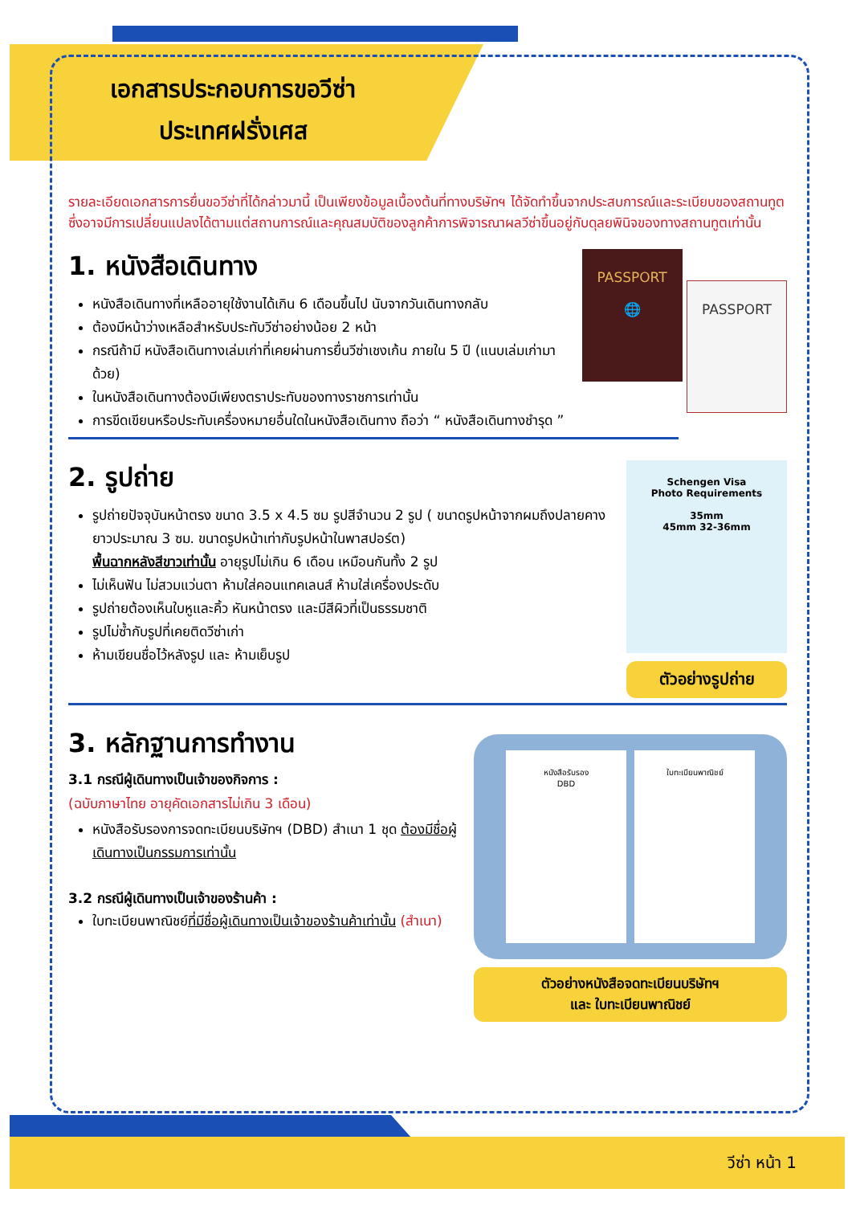เอกสารประกอบการขอวีซ่า
ประเทศฝรั่งเศส
รายละเอียดเอกสารการยื่นขอวีซ่าที่ได้กล่าวมานี้ เป็นเพียงข้อมูลเบื้องต้นที่ทางบริษัทฯ ได้จัดทำขึ้นจากประสบการณ์และระเบียบของสถานทูต ซึ่งอาจมีการเปลี่ยนแปลงได้ตามแต่สถานการณ์และคุณสมบัติของลูกค้าการพิจารณาผลวีซ่าขึ้นอยู่กับดุลยพินิจของทางสถานทูตเท่านั้น
1. หนังสือเดินทาง
หนังสือเดินทางที่เหลืออายุใช้งานได้เกิน 6 เดือนขึ้นไป นับจากวันเดินทางกลับ
ต้องมีหน้าว่างเหลือสำหรับประทับวีซ่าอย่างน้อย 2 หน้า
กรณีถ้ามี หนังสือเดินทางเล่มเก่าที่เคยผ่านการยื่นวีซ่าเชงเก้น ภายใน 5 ปี (แนบเล่มเก่ามาด้วย)
ในหนังสือเดินทางต้องมีเพียงตราประทับของทางราชการเท่านั้น
การขีดเขียนหรือประทับเครื่องหมายอื่นใดในหนังสือเดินทาง ถือว่า “ หนังสือเดินทางชำรุด ”
PASSPORT
🌐 PASSPORT
2. รูปถ่าย
รูปถ่ายปัจจุบันหน้าตรง ขนาด 3.5 x 4.5 ซม รูปสีจำนวน 2 รูป ( ขนาดรูปหน้าจากผมถึงปลายคางยาวประมาณ 3 ซม. ขนาดรูปหน้าเท่ากับรูปหน้าในพาสปอร์ต)
พื้นฉากหลังสีขาวเท่านั้น อายุรูปไม่เกิน 6 เดือน เหมือนกันทั้ง 2 รูป
ไม่เห็นฟัน ไม่สวมแว่นตา ห้ามใส่คอนแทคเลนส์ ห้ามใส่เครื่องประดับ
รูปถ่ายต้องเห็นใบหูและคิ้ว หันหน้าตรง และมีสีผิวที่เป็นธรรมชาติ
รูปไม่ซ้ำกับรูปที่เคยติดวีซ่าเก่า
ห้ามเขียนชื่อไว้หลังรูป และ ห้ามเย็บรูป
Schengen Visa
Photo Requirements
35mm
45mm 32-36mm
ตัวอย่างรูปถ่าย
3. หลักฐานการทำงาน
3.1 กรณีผู้เดินทางเป็นเจ้าของกิจการ :
(ฉบับภาษาไทย อายุคัดเอกสารไม่เกิน 3 เดือน)
หนังสือรับรองการจดทะเบียนบริษัทฯ (DBD) สำเนา 1 ชุด ต้องมีชื่อผู้เดินทางเป็นกรรมการเท่านั้น
3.2 กรณีผู้เดินทางเป็นเจ้าของร้านค้า :
ใบทะเบียนพาณิชย์ที่มีชื่อผู้เดินทางเป็นเจ้าของร้านค้าเท่านั้น (สำเนา)
หนังสือรับรอง
DBD
ใบทะเบียนพาณิชย์
ตัวอย่างหนังสือจดทะเบียนบริษัทฯ
และ ใบทะเบียนพาณิชย์
วีซ่า หน้า 1